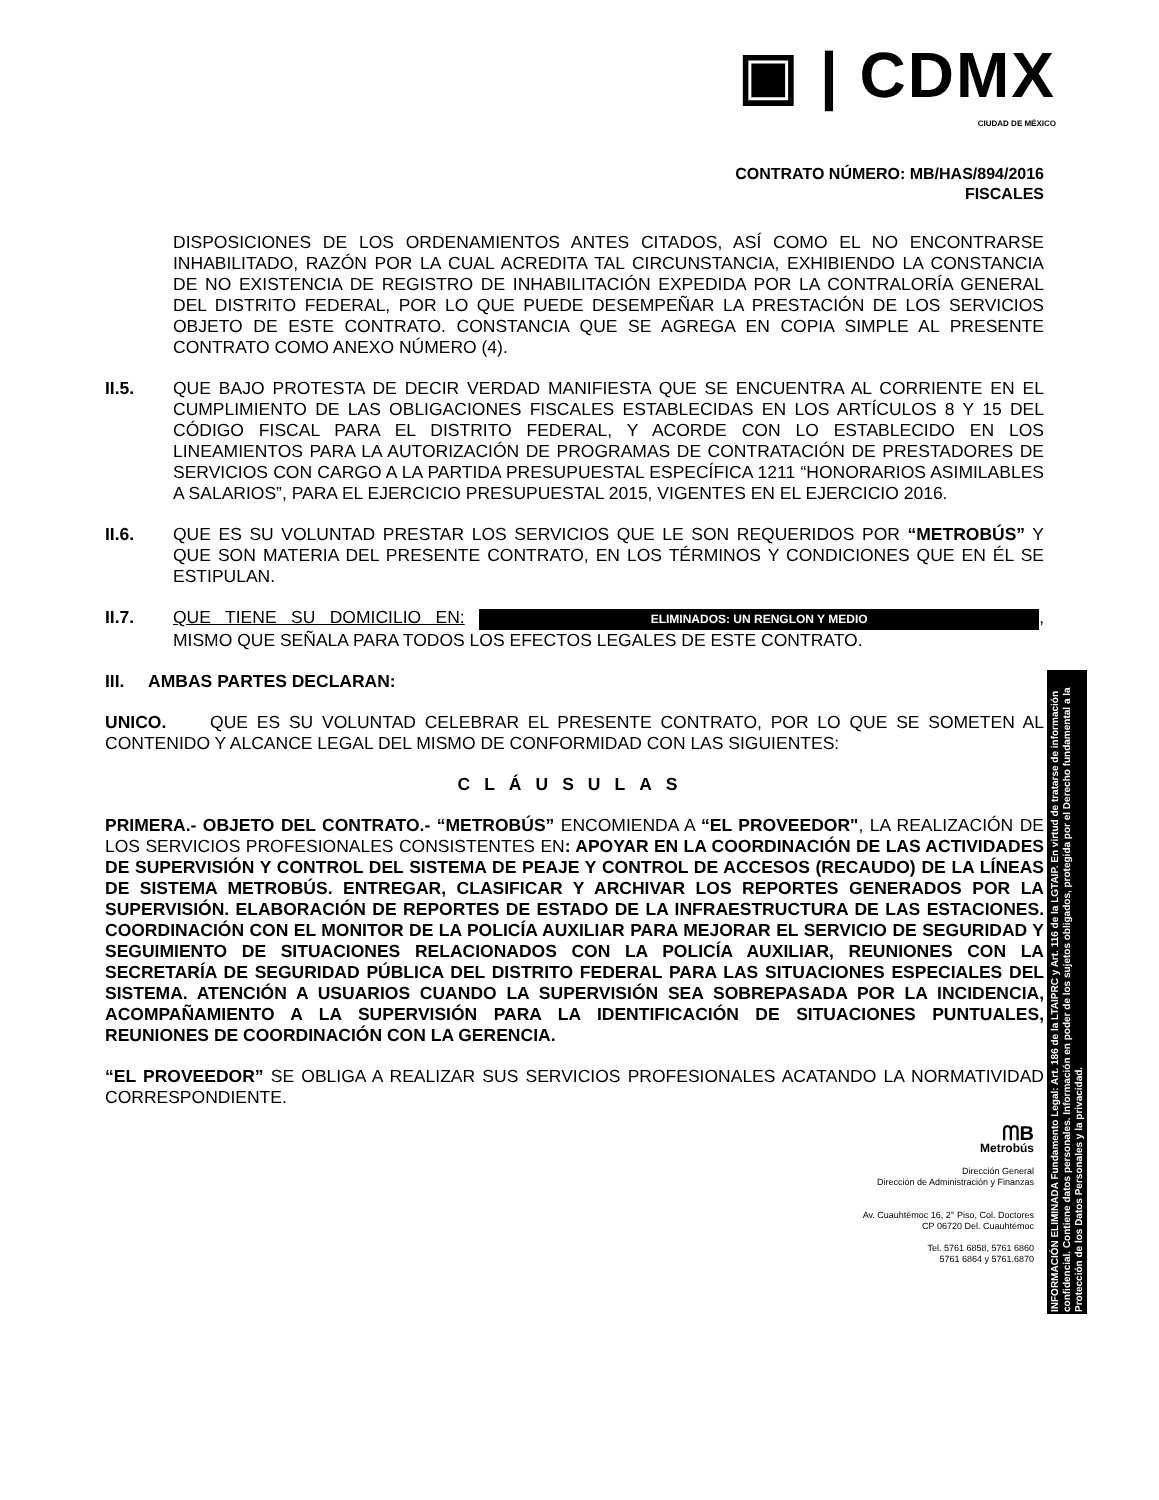▣ | CDMX
CIUDAD DE MÉXICO
CONTRATO NÚMERO: MB/HAS/894/2016
FISCALES
DISPOSICIONES DE LOS ORDENAMIENTOS ANTES CITADOS, ASÍ COMO EL NO ENCONTRARSE INHABILITADO, RAZÓN POR LA CUAL ACREDITA TAL CIRCUNSTANCIA, EXHIBIENDO LA CONSTANCIA DE NO EXISTENCIA DE REGISTRO DE INHABILITACIÓN EXPEDIDA POR LA CONTRALORÍA GENERAL DEL DISTRITO FEDERAL, POR LO QUE PUEDE DESEMPEÑAR LA PRESTACIÓN DE LOS SERVICIOS OBJETO DE ESTE CONTRATO. CONSTANCIA QUE SE AGREGA EN COPIA SIMPLE AL PRESENTE CONTRATO COMO ANEXO NÚMERO (4).
II.5. QUE BAJO PROTESTA DE DECIR VERDAD MANIFIESTA QUE SE ENCUENTRA AL CORRIENTE EN EL CUMPLIMIENTO DE LAS OBLIGACIONES FISCALES ESTABLECIDAS EN LOS ARTÍCULOS 8 Y 15 DEL CÓDIGO FISCAL PARA EL DISTRITO FEDERAL, Y ACORDE CON LO ESTABLECIDO EN LOS LINEAMIENTOS PARA LA AUTORIZACIÓN DE PROGRAMAS DE CONTRATACIÓN DE PRESTADORES DE SERVICIOS CON CARGO A LA PARTIDA PRESUPUESTAL ESPECÍFICA 1211 “HONORARIOS ASIMILABLES A SALARIOS”, PARA EL EJERCICIO PRESUPUESTAL 2015, VIGENTES EN EL EJERCICIO 2016.
II.6. QUE ES SU VOLUNTAD PRESTAR LOS SERVICIOS QUE LE SON REQUERIDOS POR “METROBÚS” Y QUE SON MATERIA DEL PRESENTE CONTRATO, EN LOS TÉRMINOS Y CONDICIONES QUE EN ÉL SE ESTIPULAN.
II.7. QUE TIENE SU DOMICILIO EN: ELIMINADOS: UN RENGLON Y MEDIO, MISMO QUE SEÑALA PARA TODOS LOS EFECTOS LEGALES DE ESTE CONTRATO.
III. AMBAS PARTES DECLARAN:
UNICO. QUE ES SU VOLUNTAD CELEBRAR EL PRESENTE CONTRATO, POR LO QUE SE SOMETEN AL CONTENIDO Y ALCANCE LEGAL DEL MISMO DE CONFORMIDAD CON LAS SIGUIENTES:
CLÁUSULAS
PRIMERA.- OBJETO DEL CONTRATO.- “METROBÚS” ENCOMIENDA A “EL PROVEEDOR", LA REALIZACIÓN DE LOS SERVICIOS PROFESIONALES CONSISTENTES EN: APOYAR EN LA COORDINACIÓN DE LAS ACTIVIDADES DE SUPERVISIÓN Y CONTROL DEL SISTEMA DE PEAJE Y CONTROL DE ACCESOS (RECAUDO) DE LA LÍNEAS DE SISTEMA METROBÚS. ENTREGAR, CLASIFICAR Y ARCHIVAR LOS REPORTES GENERADOS POR LA SUPERVISIÓN. ELABORACIÓN DE REPORTES DE ESTADO DE LA INFRAESTRUCTURA DE LAS ESTACIONES. COORDINACIÓN CON EL MONITOR DE LA POLICÍA AUXILIAR PARA MEJORAR EL SERVICIO DE SEGURIDAD Y SEGUIMIENTO DE SITUACIONES RELACIONADOS CON LA POLICÍA AUXILIAR, REUNIONES CON LA SECRETARÍA DE SEGURIDAD PÚBLICA DEL DISTRITO FEDERAL PARA LAS SITUACIONES ESPECIALES DEL SISTEMA. ATENCIÓN A USUARIOS CUANDO LA SUPERVISIÓN SEA SOBREPASADA POR LA INCIDENCIA, ACOMPAÑAMIENTO A LA SUPERVISIÓN PARA LA IDENTIFICACIÓN DE SITUACIONES PUNTUALES, REUNIONES DE COORDINACIÓN CON LA GERENCIA.
“EL PROVEEDOR” SE OBLIGA A REALIZAR SUS SERVICIOS PROFESIONALES ACATANDO LA NORMATIVIDAD CORRESPONDIENTE.
ᗰB
Metrobús
Dirección General
Dirección de Administración y Finanzas
Av. Cuauhtémoc 16, 2° Piso, Col. Doctores
CP 06720 Del. Cuauhtémoc
Tel. 5761 6858, 5761 6860
5761 6864 y 5761.6870
INFORMACIÓN ELIMINADA Fundamento Legal: Art. 186 de la LTAIPRC y Art. 116 de la LGTAIP. En virtud de tratarse de información confidencial. Contiene datos personales. Información en poder de los sujetos obligados, protegida por el Derecho fundamental a la Protección de los Datos Personales y la privacidad.